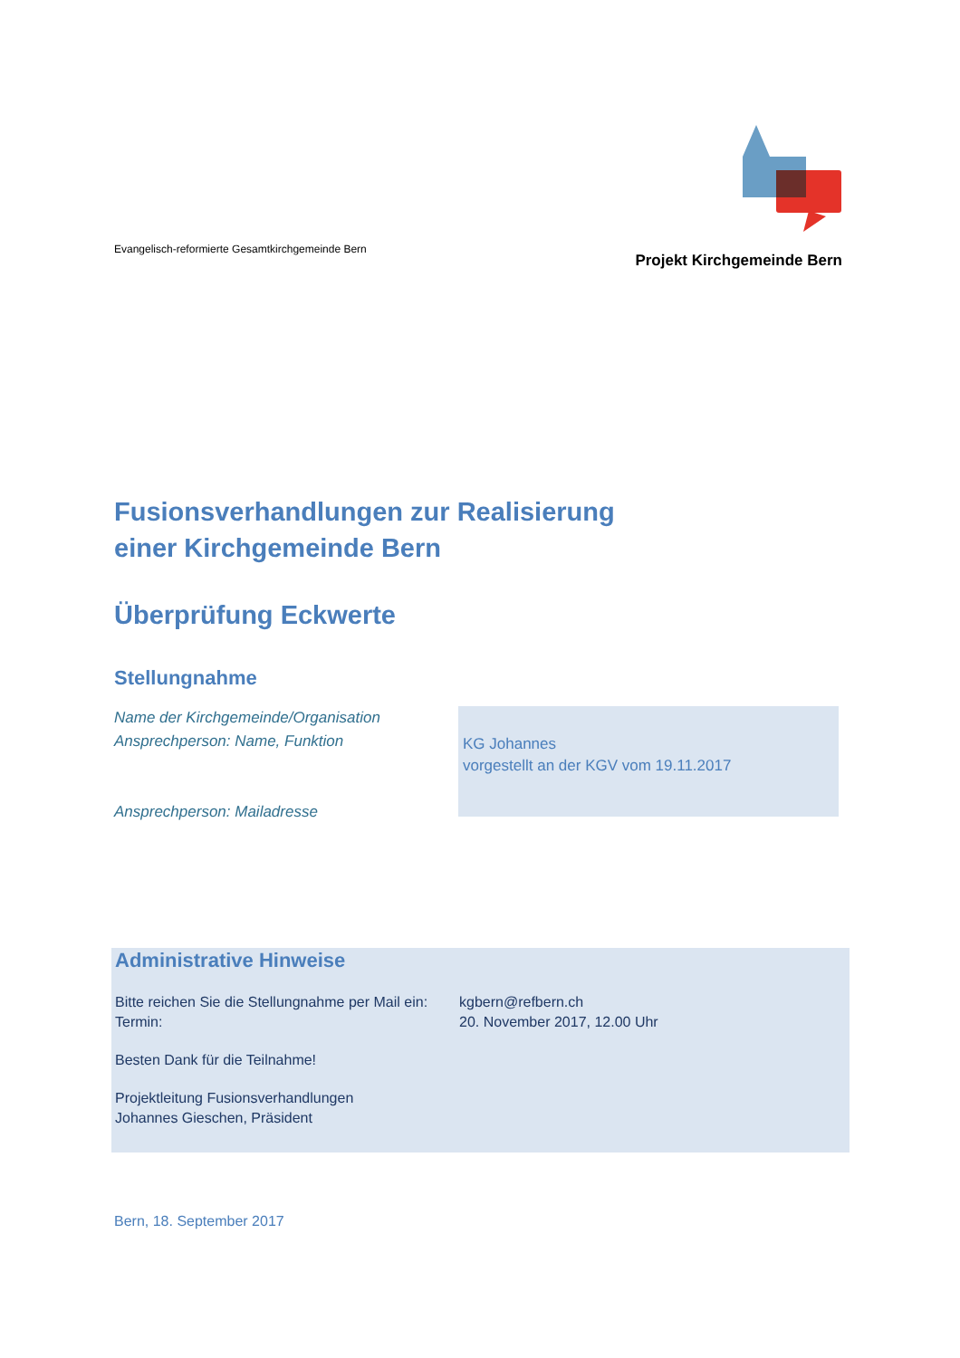Evangelisch-reformierte Gesamtkirchgemeinde Bern
Projekt Kirchgemeinde Bern
Fusionsverhandlungen zur Realisierung
einer Kirchgemeinde Bern
Überprüfung Eckwerte
Stellungnahme
Name der Kirchgemeinde/Organisation
Ansprechperson: Name, Funktion
Ansprechperson: Mailadresse
KG Johannes
vorgestellt an der KGV vom 19.11.2017
Administrative Hinweise
Bitte reichen Sie die Stellungnahme per Mail ein:
Termin:
kgbern@refbern.ch
20. November 2017, 12.00 Uhr
Besten Dank für die Teilnahme!
Projektleitung Fusionsverhandlungen
Johannes Gieschen, Präsident
Bern, 18. September 2017